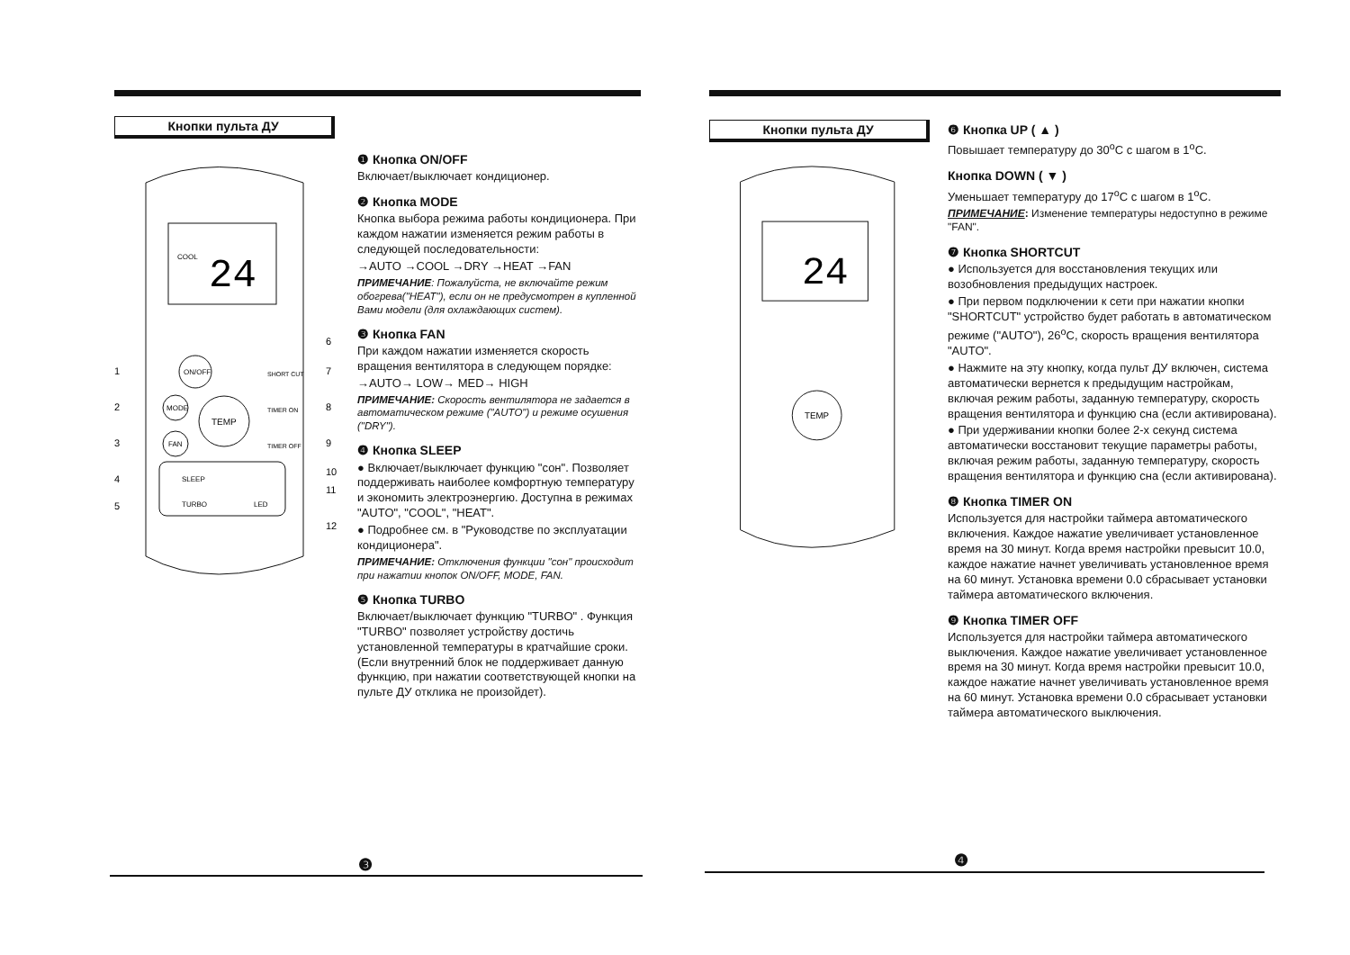Кнопки пульта ДУ
COOL
24
ON/OFF
MODE
FAN
TEMP
SHORT CUT
TIMER ON
TIMER OFF
SLEEP
TURBO
LED
1
2
3
4
5
6
7
8
9
10
11
12
❶ Кнопка ON/OFF
Включает/выключает кондиционер.
❷ Кнопка MODE
Кнопка выбора режима работы кондиционера. При каждом нажатии изменяется режим работы в следующей последовательности:
→AUTO →COOL →DRY →HEAT →FAN
ПРИМЕЧАНИЕ: Пожалуйста, не включайте режим обогрева("HEAT"), если он не предусмотрен в купленной Вами модели (для охлаждающих систем).
❸ Кнопка FAN
При каждом нажатии изменяется скорость вращения вентилятора в следующем порядке:
→AUTO→ LOW→ MED→ HIGH
ПРИМЕЧАНИЕ: Скорость вентилятора не задается в автоматическом режиме ("AUTO") и режиме осушения ("DRY").
❹ Кнопка SLEEP
● Включает/выключает функцию "сон". Позволяет поддерживать наиболее комфортную температуру и экономить электроэнергию. Доступна в режимах "AUTO", "COOL", "HEAT".
● Подробнее см. в "Руководстве по эксплуатации кондиционера".
ПРИМЕЧАНИЕ: Отключения функции "сон" происходит при нажатии кнопок ON/OFF, MODE, FAN.
❺ Кнопка TURBO
Включает/выключает функцию "TURBO" . Функция "TURBO" позволяет устройству достичь установленной температуры в кратчайшие сроки. (Если внутренний блок не поддерживает данную функцию, при нажатии соответствующей кнопки на пульте ДУ отклика не произойдет).
❸
Кнопки пульта ДУ
24
TEMP
❻ Кнопка UP ( ▲ )
Повышает температуру до 30<sup>o</sup>C с шагом в 1<sup>o</sup>C.
Кнопка DOWN ( ▼ )
Уменьшает температуру до 17<sup>o</sup>C с шагом в 1<sup>o</sup>C.
ПРИМЕЧАНИЕ: Изменение температуры недоступно в режиме "FAN".
❼ Кнопка SHORTCUT
● Используется для восстановления текущих или возобновления предыдущих настроек.
● При первом подключении к сети при нажатии кнопки "SHORTCUT" устройство будет работать в автоматическом режиме ("AUTO"), 26<sup>o</sup>C, скорость вращения вентилятора "AUTO".
● Нажмите на эту кнопку, когда пульт ДУ включен, система автоматически вернется к предыдущим настройкам, включая режим работы, заданную температуру, скорость вращения вентилятора и функцию сна (если активирована).
● При удерживании кнопки более 2-х секунд система автоматически восстановит текущие параметры работы, включая режим работы, заданную температуру, скорость вращения вентилятора и функцию сна (если активирована).
❽ Кнопка TIMER ON
Используется для настройки таймера автоматического включения. Каждое нажатие увеличивает установленное время на 30 минут. Когда время настройки превысит 10.0, каждое нажатие начнет увеличивать установленное время на 60 минут. Установка времени 0.0 сбрасывает установки таймера автоматического включения.
❾ Кнопка TIMER OFF
Используется для настройки таймера автоматического выключения. Каждое нажатие увеличивает установленное время на 30 минут. Когда время настройки превысит 10.0, каждое нажатие начнет увеличивать установленное время на 60 минут. Установка времени 0.0 сбрасывает установки таймера автоматического выключения.
❹